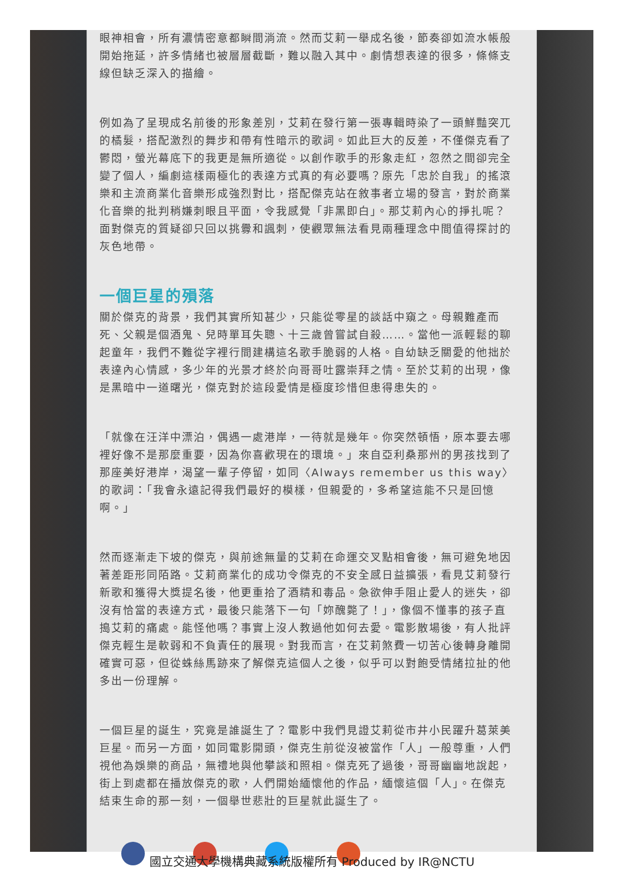眼神相會，所有濃情密意都瞬間淌流。然而艾莉一舉成名後，節奏卻如流水帳般開始拖延，許多情緒也被層層截斷，難以融入其中。劇情想表達的很多，條條支線但缺乏深入的描繪。
例如為了呈現成名前後的形象差別，艾莉在發行第一張專輯時染了一頭鮮豔突兀的橘髮，搭配激烈的舞步和帶有性暗示的歌詞。如此巨大的反差，不僅傑克看了鬱悶，螢光幕底下的我更是無所適從。以創作歌手的形象走紅，忽然之間卻完全變了個人，編劇這樣兩極化的表達方式真的有必要嗎？原先「忠於自我」的搖滾樂和主流商業化音樂形成強烈對比，搭配傑克站在敘事者立場的發言，對於商業化音樂的批判稍嫌刺眼且平面，令我感覺「非黑即白」。那艾莉內心的掙扎呢？面對傑克的質疑卻只回以挑釁和諷刺，使觀眾無法看見兩種理念中間值得探討的灰色地帶。
一個巨星的殞落
關於傑克的背景，我們其實所知甚少，只能從零星的談話中窺之。母親難產而死、父親是個酒鬼、兒時單耳失聰、十三歲曾嘗試自殺……。當他一派輕鬆的聊起童年，我們不難從字裡行間建構這名歌手脆弱的人格。自幼缺乏關愛的他拙於表達內心情感，多少年的光景才終於向哥哥吐露崇拜之情。至於艾莉的出現，像是黑暗中一道曙光，傑克對於這段愛情是極度珍惜但患得患失的。
「就像在汪洋中漂泊，偶遇一處港岸，一待就是幾年。你突然頓悟，原本要去哪裡好像不是那麼重要，因為你喜歡現在的環境。」來自亞利桑那州的男孩找到了那座美好港岸，渴望一輩子停留，如同〈Always remember us this way〉的歌詞：「我會永遠記得我們最好的模樣，但親愛的，多希望這能不只是回憶啊。」
然而逐漸走下坡的傑克，與前途無量的艾莉在命運交叉點相會後，無可避免地因著差距形同陌路。艾莉商業化的成功令傑克的不安全感日益擴張，看見艾莉發行新歌和獲得大獎提名後，他更重拾了酒精和毒品。急欲伸手阻止愛人的迷失，卻沒有恰當的表達方式，最後只能落下一句「妳醜斃了！」，像個不懂事的孩子直搗艾莉的痛處。能怪他嗎？事實上沒人教過他如何去愛。電影散場後，有人批評傑克輕生是軟弱和不負責任的展現。對我而言，在艾莉煞費一切苦心後轉身離開確實可惡，但從蛛絲馬跡來了解傑克這個人之後，似乎可以對飽受情緒拉扯的他多出一份理解。
一個巨星的誕生，究竟是誰誕生了？電影中我們見證艾莉從市井小民躍升葛萊美巨星。而另一方面，如同電影開頭，傑克生前從沒被當作「人」一般尊重，人們視他為娛樂的商品，無禮地與他攀談和照相。傑克死了過後，哥哥幽幽地說起，街上到處都在播放傑克的歌，人們開始緬懷他的作品，緬懷這個「人」。在傑克結束生命的那一刻，一個舉世悲壯的巨星就此誕生了。
國立交通大學機構典藏系統版權所有 Produced by IR@NCTU